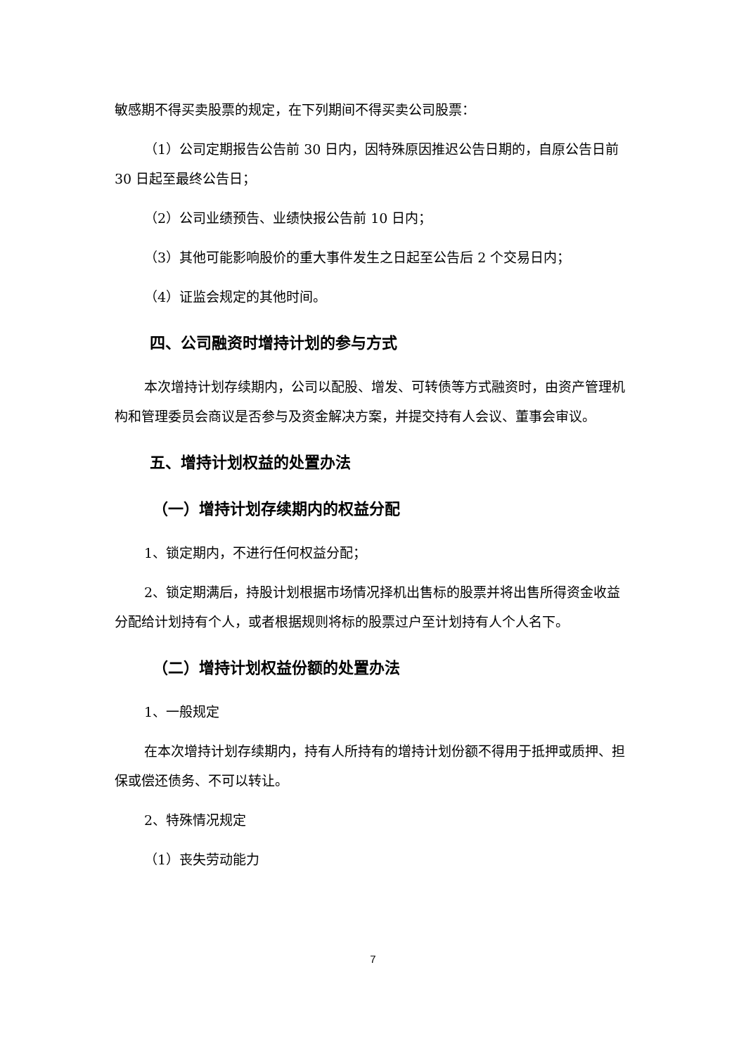敏感期不得买卖股票的规定，在下列期间不得买卖公司股票：
（1）公司定期报告公告前 30 日内，因特殊原因推迟公告日期的，自原公告日前 30 日起至最终公告日；
（2）公司业绩预告、业绩快报公告前 10 日内；
（3）其他可能影响股价的重大事件发生之日起至公告后 2 个交易日内；
（4）证监会规定的其他时间。
四、公司融资时增持计划的参与方式
本次增持计划存续期内，公司以配股、增发、可转债等方式融资时，由资产管理机构和管理委员会商议是否参与及资金解决方案，并提交持有人会议、董事会审议。
五、增持计划权益的处置办法
（一）增持计划存续期内的权益分配
1、锁定期内，不进行任何权益分配；
2、锁定期满后，持股计划根据市场情况择机出售标的股票并将出售所得资金收益分配给计划持有个人，或者根据规则将标的股票过户至计划持有人个人名下。
（二）增持计划权益份额的处置办法
1、一般规定
在本次增持计划存续期内，持有人所持有的增持计划份额不得用于抵押或质押、担保或偿还债务、不可以转让。
2、特殊情况规定
（1）丧失劳动能力
7